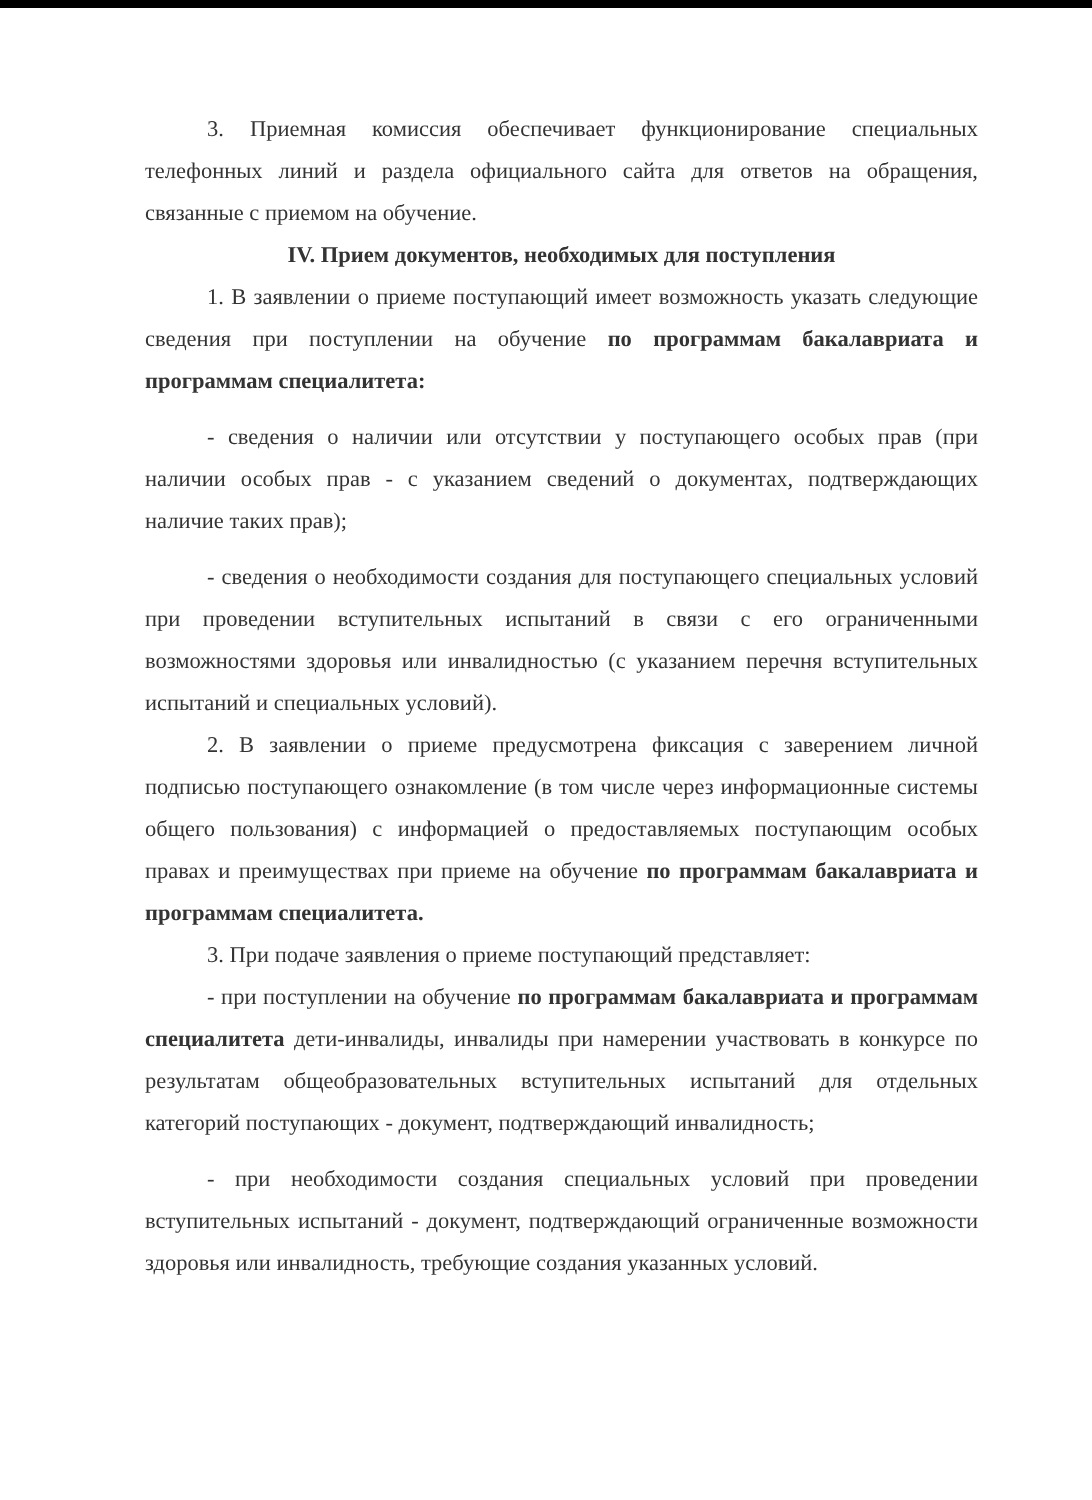3. Приемная комиссия обеспечивает функционирование специальных телефонных линий и раздела официального сайта для ответов на обращения, связанные с приемом на обучение.
IV. Прием документов, необходимых для поступления
1. В заявлении о приеме поступающий имеет возможность указать следующие сведения при поступлении на обучение по программам бакалавриата и программам специалитета:
- сведения о наличии или отсутствии у поступающего особых прав (при наличии особых прав - с указанием сведений о документах, подтверждающих наличие таких прав);
- сведения о необходимости создания для поступающего специальных условий при проведении вступительных испытаний в связи с его ограниченными возможностями здоровья или инвалидностью (с указанием перечня вступительных испытаний и специальных условий).
2. В заявлении о приеме предусмотрена фиксация с заверением личной подписью поступающего ознакомление (в том числе через информационные системы общего пользования) с информацией о предоставляемых поступающим особых правах и преимуществах при приеме на обучение по программам бакалавриата и программам специалитета.
3. При подаче заявления о приеме поступающий представляет:
- при поступлении на обучение по программам бакалавриата и программам специалитета дети-инвалиды, инвалиды при намерении участвовать в конкурсе по результатам общеобразовательных вступительных испытаний для отдельных категорий поступающих - документ, подтверждающий инвалидность;
- при необходимости создания специальных условий при проведении вступительных испытаний - документ, подтверждающий ограниченные возможности здоровья или инвалидность, требующие создания указанных условий.